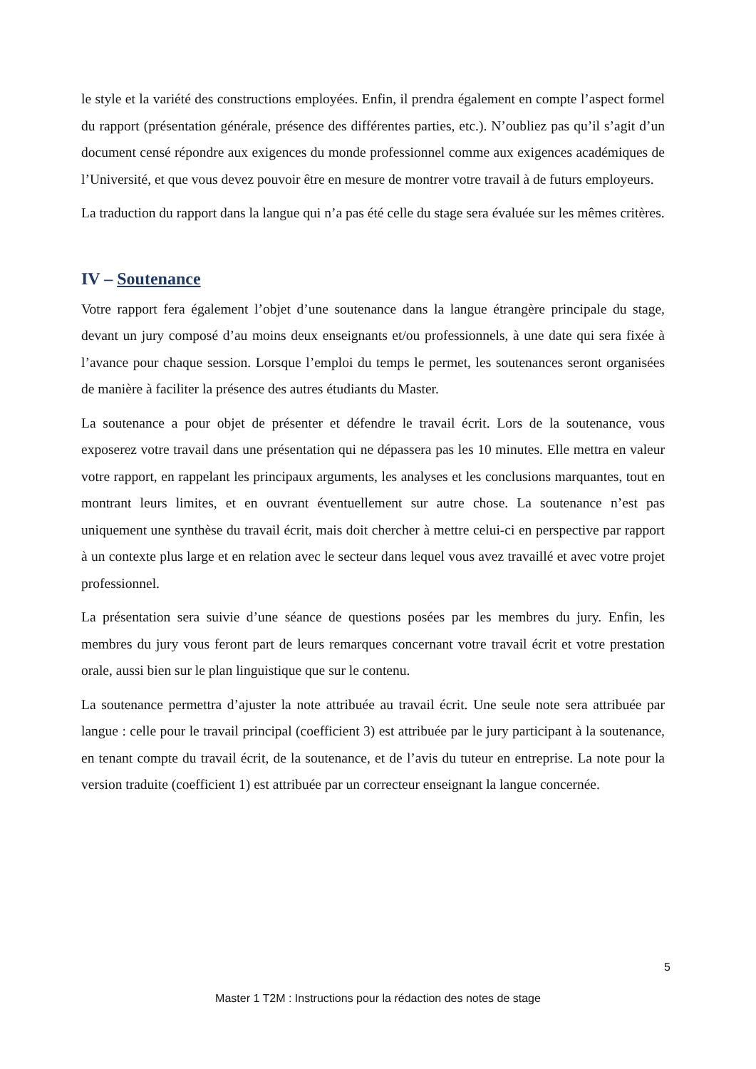le style et la variété des constructions employées. Enfin, il prendra également en compte l’aspect formel du rapport (présentation générale, présence des différentes parties, etc.). N’oubliez pas qu’il s’agit d’un document censé répondre aux exigences du monde professionnel comme aux exigences académiques de l’Université, et que vous devez pouvoir être en mesure de montrer votre travail à de futurs employeurs.
La traduction du rapport dans la langue qui n’a pas été celle du stage sera évaluée sur les mêmes critères.
IV – Soutenance
Votre rapport fera également l’objet d’une soutenance dans la langue étrangère principale du stage, devant un jury composé d’au moins deux enseignants et/ou professionnels, à une date qui sera fixée à l’avance pour chaque session. Lorsque l’emploi du temps le permet, les soutenances seront organisées de manière à faciliter la présence des autres étudiants du Master.
La soutenance a pour objet de présenter et défendre le travail écrit. Lors de la soutenance, vous exposerez votre travail dans une présentation qui ne dépassera pas les 10 minutes. Elle mettra en valeur votre rapport, en rappelant les principaux arguments, les analyses et les conclusions marquantes, tout en montrant leurs limites, et en ouvrant éventuellement sur autre chose. La soutenance n’est pas uniquement une synthèse du travail écrit, mais doit chercher à mettre celui-ci en perspective par rapport à un contexte plus large et en relation avec le secteur dans lequel vous avez travaillé et avec votre projet professionnel.
La présentation sera suivie d’une séance de questions posées par les membres du jury. Enfin, les membres du jury vous feront part de leurs remarques concernant votre travail écrit et votre prestation orale, aussi bien sur le plan linguistique que sur le contenu.
La soutenance permettra d’ajuster la note attribuée au travail écrit. Une seule note sera attribuée par langue : celle pour le travail principal (coefficient 3) est attribuée par le jury participant à la soutenance, en tenant compte du travail écrit, de la soutenance, et de l’avis du tuteur en entreprise. La note pour la version traduite (coefficient 1) est attribuée par un correcteur enseignant la langue concernée.
5
Master 1 T2M : Instructions pour la rédaction des notes de stage